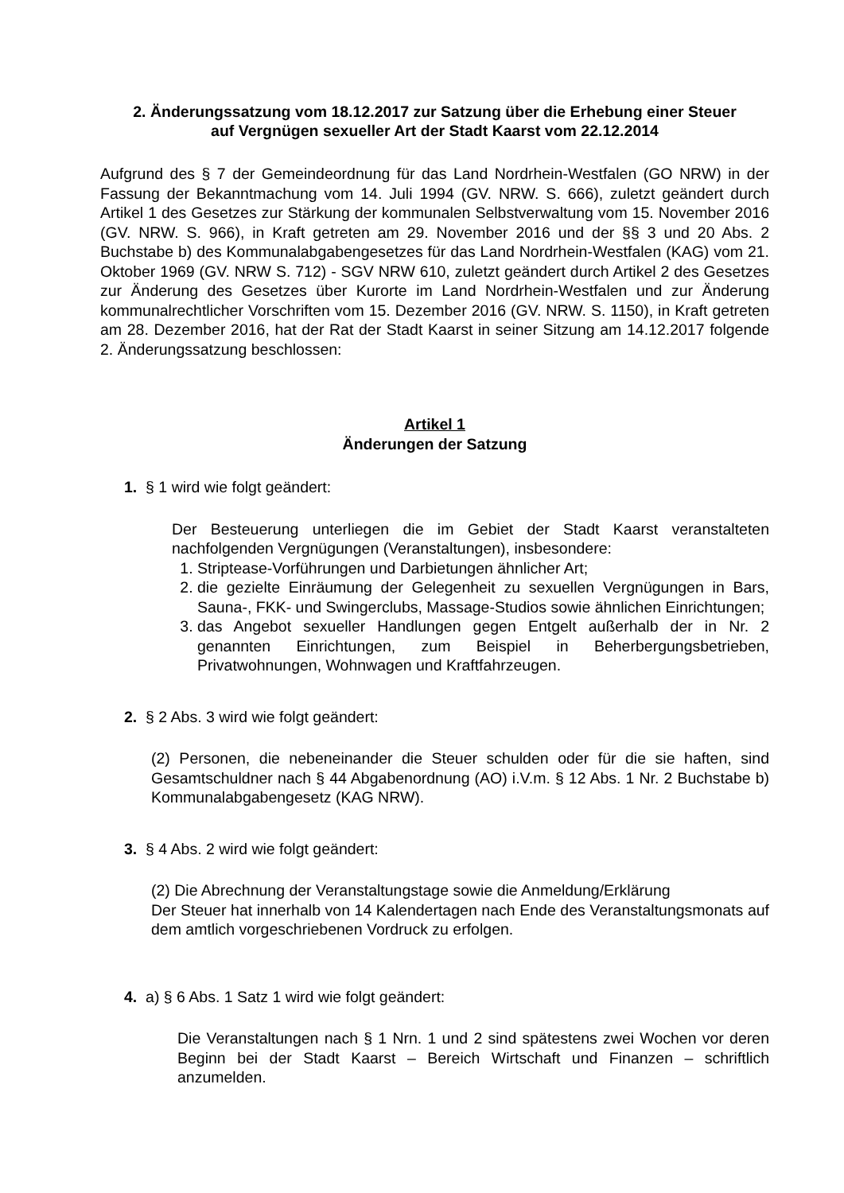2. Änderungssatzung vom 18.12.2017 zur Satzung über die Erhebung einer Steuer
auf Vergnügen sexueller Art der Stadt Kaarst vom 22.12.2014
Aufgrund des § 7 der Gemeindeordnung für das Land Nordrhein-Westfalen (GO NRW) in der Fassung der Bekanntmachung vom 14. Juli 1994 (GV. NRW. S. 666), zuletzt geändert durch Artikel 1 des Gesetzes zur Stärkung der kommunalen Selbstverwaltung vom 15. November 2016 (GV. NRW. S. 966), in Kraft getreten am 29. November 2016 und der §§ 3 und 20 Abs. 2 Buchstabe b) des Kommunalabgabengesetzes für das Land Nordrhein-Westfalen (KAG) vom 21. Oktober 1969 (GV. NRW S. 712) - SGV NRW 610, zuletzt geändert durch Artikel 2 des Gesetzes zur Änderung des Gesetzes über Kurorte im Land Nordrhein-Westfalen und zur Änderung kommunalrechtlicher Vorschriften vom 15. Dezember 2016 (GV. NRW. S. 1150), in Kraft getreten am 28. Dezember 2016, hat der Rat der Stadt Kaarst in seiner Sitzung am 14.12.2017 folgende 2. Änderungssatzung beschlossen:
Artikel 1
Änderungen der Satzung
1. § 1 wird wie folgt geändert:
Der Besteuerung unterliegen die im Gebiet der Stadt Kaarst veranstalteten nachfolgenden Vergnügungen (Veranstaltungen), insbesondere:
1. Striptease-Vorführungen und Darbietungen ähnlicher Art;
2. die gezielte Einräumung der Gelegenheit zu sexuellen Vergnügungen in Bars, Sauna-, FKK- und Swingerclubs, Massage-Studios sowie ähnlichen Einrichtungen;
3. das Angebot sexueller Handlungen gegen Entgelt außerhalb der in Nr. 2 genannten Einrichtungen, zum Beispiel in Beherbergungsbetrieben, Privatwohnungen, Wohnwagen und Kraftfahrzeugen.
2. § 2 Abs. 3 wird wie folgt geändert:
(2) Personen, die nebeneinander die Steuer schulden oder für die sie haften, sind Gesamtschuldner nach § 44 Abgabenordnung (AO) i.V.m. § 12 Abs. 1 Nr. 2 Buchstabe b) Kommunalabgabengesetz (KAG NRW).
3. § 4 Abs. 2 wird wie folgt geändert:
(2) Die Abrechnung der Veranstaltungstage sowie die Anmeldung/Erklärung
Der Steuer hat innerhalb von 14 Kalendertagen nach Ende des Veranstaltungsmonats auf dem amtlich vorgeschriebenen Vordruck zu erfolgen.
4. a) § 6 Abs. 1 Satz 1 wird wie folgt geändert:
Die Veranstaltungen nach § 1 Nrn. 1 und 2 sind spätestens zwei Wochen vor deren Beginn bei der Stadt Kaarst – Bereich Wirtschaft und Finanzen – schriftlich anzumelden.